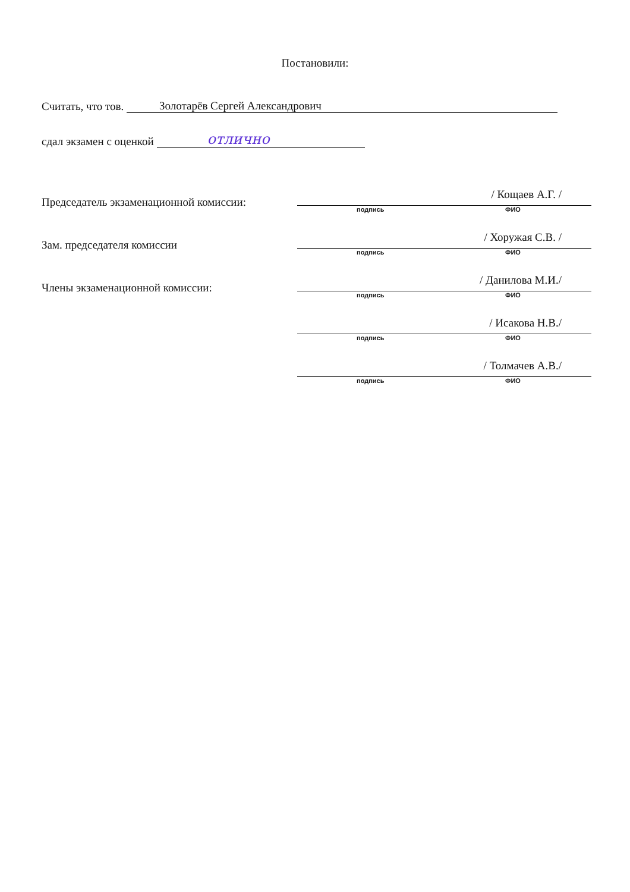Постановили:
Считать, что тов. Золотарёв Сергей Александрович
сдал экзамен с оценкой отлично
Председатель экзаменационной комиссии:
/ Кощаев А.Г. /
подпись ФИО
Зам. председателя комиссии
/ Хоружая С.В. /
подпись ФИО
Члены экзаменационной комиссии:
/ Данилова М.И./
подпись ФИО
/ Исакова Н.В./
подпись ФИО
/ Толмачев А.В./
подпись ФИО